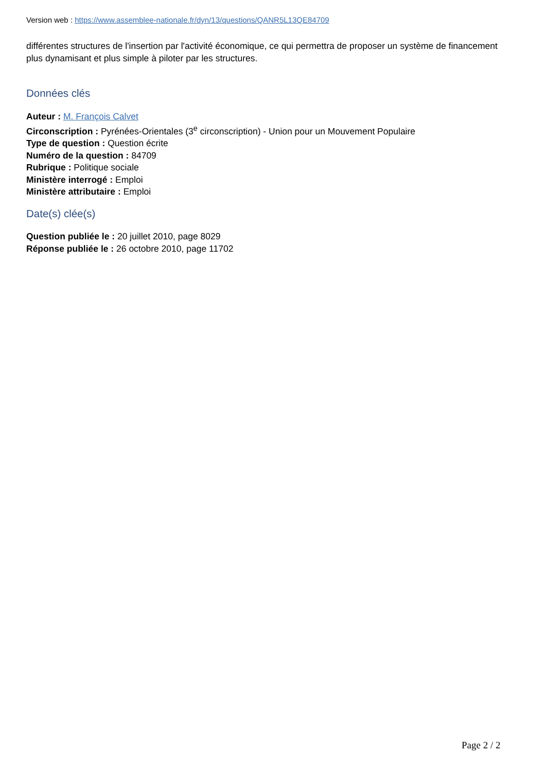Version web : https://www.assemblee-nationale.fr/dyn/13/questions/QANR5L13QE84709
différentes structures de l'insertion par l'activité économique, ce qui permettra de proposer un système de financement plus dynamisant et plus simple à piloter par les structures.
Données clés
Auteur : M. François Calvet
Circonscription : Pyrénées-Orientales (3<sup>e</sup> circonscription) - Union pour un Mouvement Populaire
Type de question : Question écrite
Numéro de la question : 84709
Rubrique : Politique sociale
Ministère interrogé : Emploi
Ministère attributaire : Emploi
Date(s) clée(s)
Question publiée le : 20 juillet 2010, page 8029
Réponse publiée le : 26 octobre 2010, page 11702
Page 2 / 2